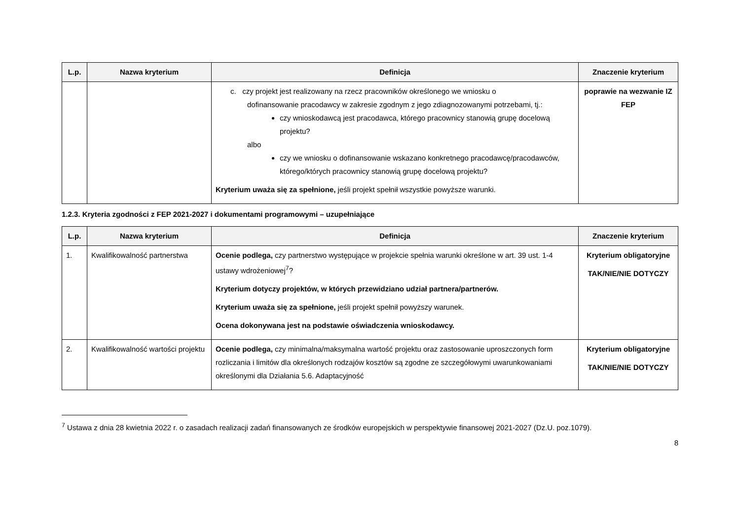| L.p. | Nazwa kryterium | Definicja | Znaczenie kryterium |
| --- | --- | --- | --- |
| | | c. czy projekt jest realizowany na rzecz pracowników określonego we wniosku o dofinansowanie pracodawcy w zakresie zgodnym z jego zdiagnozowanymi potrzebami, tj.: czy wnioskodawcą jest pracodawca, którego pracownicy stanowią grupę docelową projektu? albo czy we wniosku o dofinansowanie wskazano konkretnego pracodawcę/pracodawców, którego/których pracownicy stanowią grupę docelową projektu? Kryterium uważa się za spełnione, jeśli projekt spełnił wszystkie powyższe warunki. | poprawie na wezwanie IZ FEP |
1.2.3. Kryteria zgodności z FEP 2021-2027 i dokumentami programowymi – uzupełniające
| L.p. | Nazwa kryterium | Definicja | Znaczenie kryterium |
| --- | --- | --- | --- |
| 1. | Kwalifikowalność partnerstwa | Ocenie podlega, czy partnerstwo występujące w projekcie spełnia warunki określone w art. 39 ust. 1-4 ustawy wdrożeniowej<sup>7</sup>? Kryterium dotyczy projektów, w których przewidziano udział partnera/partnerów. Kryterium uważa się za spełnione, jeśli projekt spełnił powyższy warunek. Ocena dokonywana jest na podstawie oświadczenia wnioskodawcy. | Kryterium obligatoryjne TAK/NIE/NIE DOTYCZY |
| 2. | Kwalifikowalność wartości projektu | Ocenie podlega, czy minimalna/maksymalna wartość projektu oraz zastosowanie uproszczonych form rozliczania i limitów dla określonych rodzajów kosztów są zgodne ze szczegółowymi uwarunkowaniami określonymi dla Działania 5.6. Adaptacyjność | Kryterium obligatoryjne TAK/NIE/NIE DOTYCZY |
<sup>7</sup> Ustawa z dnia 28 kwietnia 2022 r. o zasadach realizacji zadań finansowanych ze środków europejskich w perspektywie finansowej 2021-2027 (Dz.U. poz.1079).
8